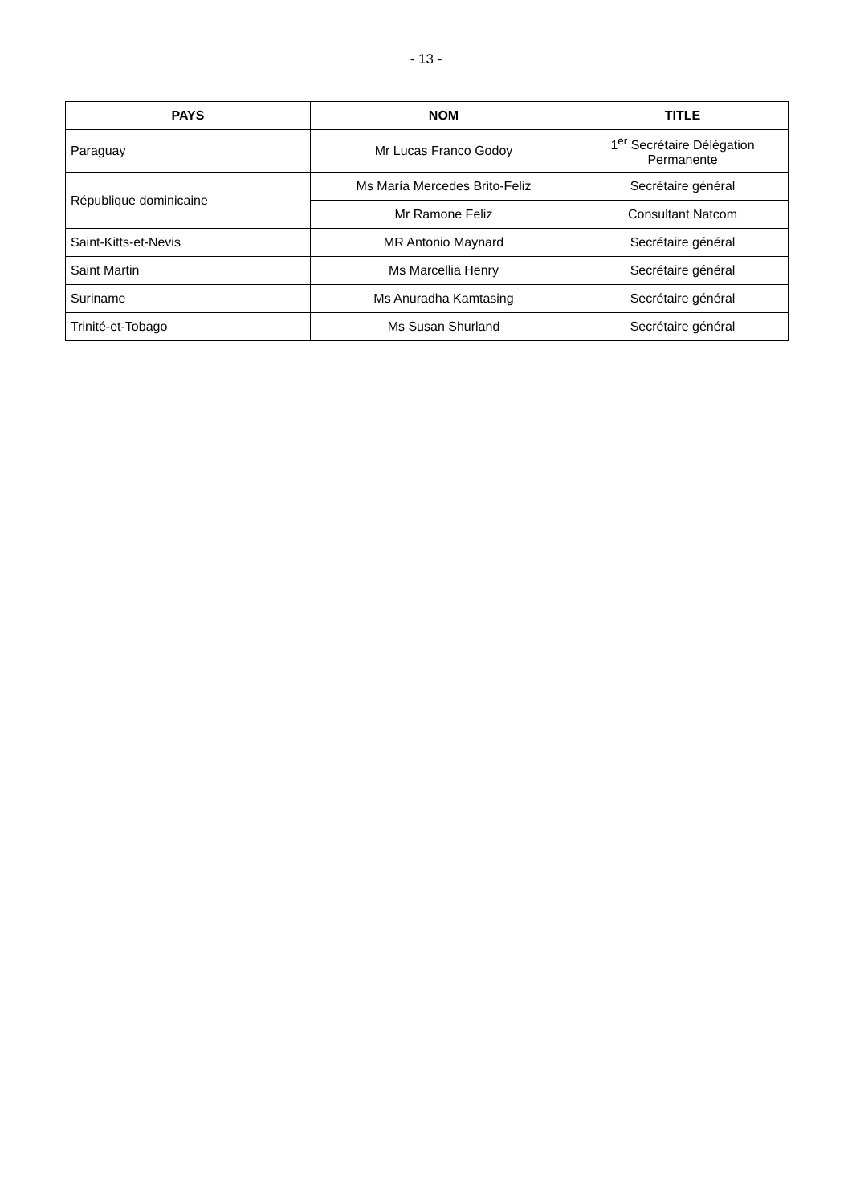- 13 -
| PAYS | NOM | TITLE |
| --- | --- | --- |
| Paraguay | Mr Lucas Franco Godoy | 1<sup>er</sup> Secrétaire Délégation Permanente |
| République dominicaine | Ms María Mercedes Brito-Feliz | Secrétaire général |
| | Mr Ramone Feliz | Consultant Natcom |
| Saint-Kitts-et-Nevis | MR Antonio Maynard | Secrétaire général |
| Saint Martin | Ms Marcellia Henry | Secrétaire général |
| Suriname | Ms Anuradha Kamtasing | Secrétaire général |
| Trinité-et-Tobago | Ms Susan Shurland | Secrétaire général |